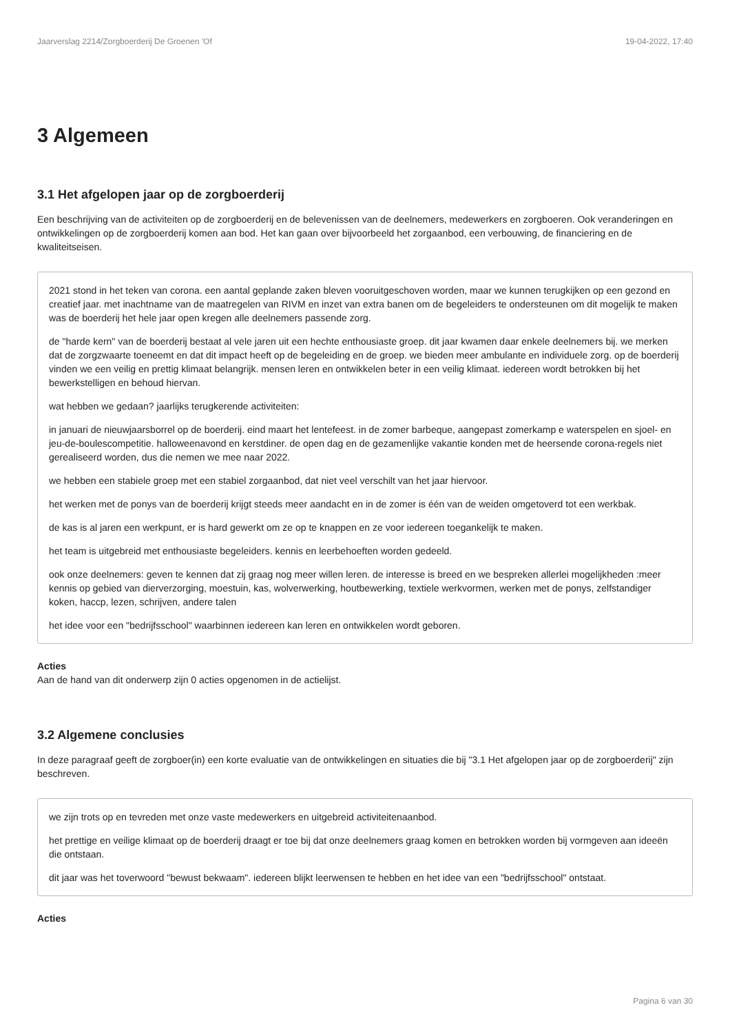Jaarverslag 2214/Zorgboerderij De Groenen 'Of 19-04-2022, 17:40
3 Algemeen
3.1 Het afgelopen jaar op de zorgboerderij
Een beschrijving van de activiteiten op de zorgboerderij en de belevenissen van de deelnemers, medewerkers en zorgboeren. Ook veranderingen en ontwikkelingen op de zorgboerderij komen aan bod. Het kan gaan over bijvoorbeeld het zorgaanbod, een verbouwing, de financiering en de kwaliteitseisen.
2021 stond in het teken van corona. een aantal geplande zaken bleven vooruitgeschoven worden, maar we kunnen terugkijken op een gezond en creatief jaar. met inachtname van de maatregelen van RIVM en inzet van extra banen om de begeleiders te ondersteunen om dit mogelijk te maken was de boerderij het hele jaar open kregen alle deelnemers passende zorg.
de "harde kern" van de boerderij bestaat al vele jaren uit een hechte enthousiaste groep. dit jaar kwamen daar enkele deelnemers bij. we merken dat de zorgzwaarte toeneemt en dat dit impact heeft op de begeleiding en de groep. we bieden meer ambulante en individuele zorg. op de boerderij vinden we een veilig en prettig klimaat belangrijk. mensen leren en ontwikkelen beter in een veilig klimaat. iedereen wordt betrokken bij het bewerkstelligen en behoud hiervan.
wat hebben we gedaan? jaarlijks terugkerende activiteiten:
in januari de nieuwjaarsborrel op de boerderij. eind maart het lentefeest. in de zomer barbeque, aangepast zomerkamp e waterspelen en sjoel- en jeu-de-boulescompetitie. halloweenavond en kerstdiner. de open dag en de gezamenlijke vakantie konden met de heersende corona-regels niet gerealiseerd worden, dus die nemen we mee naar 2022.
we hebben een stabiele groep met een stabiel zorgaanbod, dat niet veel verschilt van het jaar hiervoor.
het werken met de ponys van de boerderij krijgt steeds meer aandacht en in de zomer is één van de weiden omgetoverd tot een werkbak.
de kas is al jaren een werkpunt, er is hard gewerkt om ze op te knappen en ze voor iedereen toegankelijk te maken.
het team is uitgebreid met enthousiaste begeleiders. kennis en leerbehoeften worden gedeeld.
ook onze deelnemers: geven te kennen dat zij graag nog meer willen leren. de interesse is breed en we bespreken allerlei mogelijkheden :meer kennis op gebied van dierverzorging, moestuin, kas, wolverwerking, houtbewerking, textiele werkvormen, werken met de ponys, zelfstandiger koken, haccp, lezen, schrijven, andere talen
het idee voor een "bedrijfsschool" waarbinnen iedereen kan leren en ontwikkelen wordt geboren.
Acties
Aan de hand van dit onderwerp zijn 0 acties opgenomen in de actielijst.
3.2 Algemene conclusies
In deze paragraaf geeft de zorgboer(in) een korte evaluatie van de ontwikkelingen en situaties die bij "3.1 Het afgelopen jaar op de zorgboerderij" zijn beschreven.
we zijn trots op en tevreden met onze vaste medewerkers en uitgebreid activiteitenaanbod.
het prettige en veilige klimaat op de boerderij draagt er toe bij dat onze deelnemers graag komen en betrokken worden bij vormgeven aan ideeën die ontstaan.
dit jaar was het toverwoord "bewust bekwaam". iedereen blijkt leerwensen te hebben en het idee van een "bedrijfsschool" ontstaat.
Acties
Pagina 6 van 30